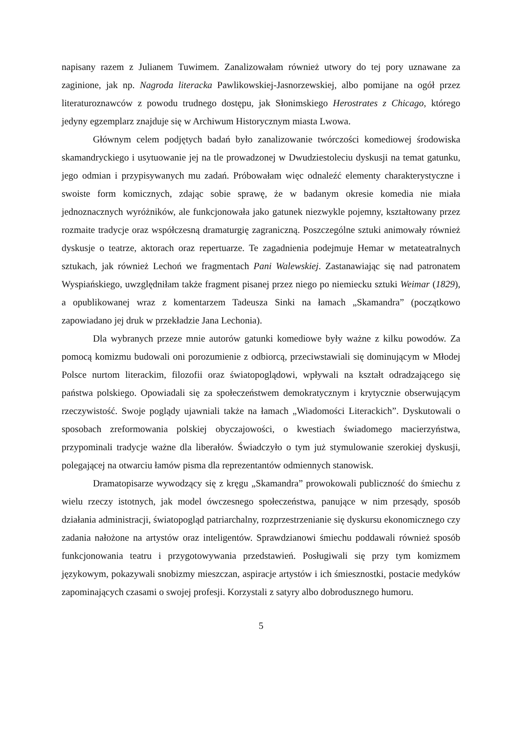napisany razem z Julianem Tuwimem. Zanalizowałam również utwory do tej pory uznawane za zaginione, jak np. Nagroda literacka Pawlikowskiej-Jasnorzewskiej, albo pomijane na ogół przez literaturoznawców z powodu trudnego dostępu, jak Słonimskiego Herostrates z Chicago, którego jedyny egzemplarz znajduje się w Archiwum Historycznym miasta Lwowa.
Głównym celem podjętych badań było zanalizowanie twórczości komediowej środowiska skamandryckiego i usytuowanie jej na tle prowadzonej w Dwudziestoleciu dyskusji na temat gatunku, jego odmian i przypisywanych mu zadań. Próbowałam więc odnaleźć elementy charakterystyczne i swoiste form komicznych, zdając sobie sprawę, że w badanym okresie komedia nie miała jednoznacznych wyróżników, ale funkcjonowała jako gatunek niezwykle pojemny, kształtowany przez rozmaite tradycje oraz współczesną dramaturgię zagraniczną. Poszczególne sztuki animowały również dyskusje o teatrze, aktorach oraz repertuarze. Te zagadnienia podejmuje Hemar w metateatralnych sztukach, jak również Lechoń we fragmentach Pani Walewskiej. Zastanawiając się nad patronatem Wyspiańskiego, uwzględniłam także fragment pisanej przez niego po niemiecku sztuki Weimar (1829), a opublikowanej wraz z komentarzem Tadeusza Sinki na łamach „Skamandra” (początkowo zapowiadano jej druk w przekładzie Jana Lechonia).
Dla wybranych przeze mnie autorów gatunki komediowe były ważne z kilku powodów. Za pomocą komizmu budowali oni porozumienie z odbiorcą, przeciwstawiali się dominującym w Młodej Polsce nurtom literackim, filozofii oraz światopoglądowi, wpływali na kształt odradzającego się państwa polskiego. Opowiadali się za społeczeństwem demokratycznym i krytycznie obserwującym rzeczywistość. Swoje poglądy ujawniali także na łamach „Wiadomości Literackich”. Dyskutowali o sposobach zreformowania polskiej obyczajowości, o kwestiach świadomego macierzyństwa, przypominali tradycje ważne dla liberałów. Świadczyło o tym już stymulowanie szerokiej dyskusji, polegającej na otwarciu łamów pisma dla reprezentantów odmiennych stanowisk.
Dramatopisarze wywodzący się z kręgu „Skamandra” prowokowali publiczność do śmiechu z wielu rzeczy istotnych, jak model ówczesnego społeczeństwa, panujące w nim przesądy, sposób działania administracji, światopogląd patriarchalny, rozprzestrzenianie się dyskursu ekonomicznego czy zadania nałożone na artystów oraz inteligentów. Sprawdzianowi śmiechu poddawali również sposób funkcjonowania teatru i przygotowywania przedstawień. Posługiwali się przy tym komizmem językowym, pokazywali snobizmy mieszczan, aspiracje artystów i ich śmiesznostki, postacie medyków zapominających czasami o swojej profesji. Korzystali z satyry albo dobrodusznego humoru.
5